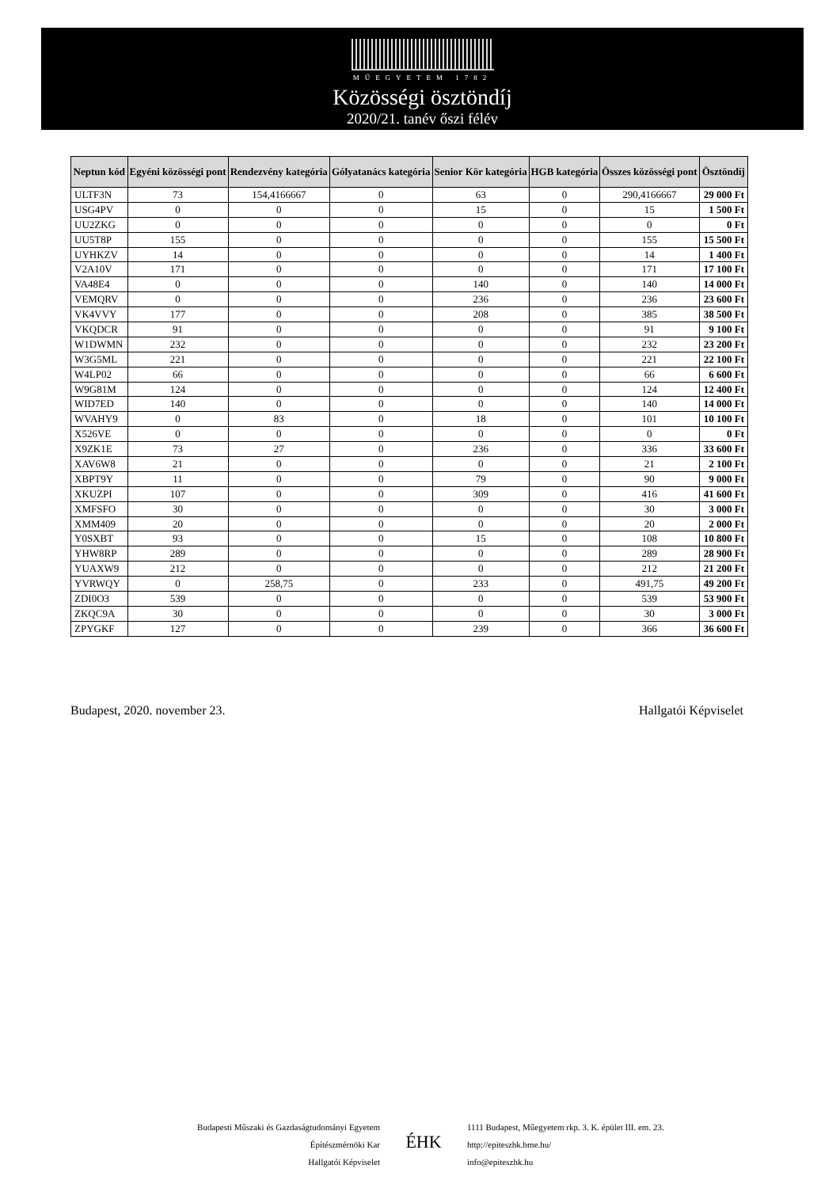MŰEGYETEM 1782
Közösségi ösztöndíj
2020/21. tanév őszi félév
| Neptun kód | Egyéni közösségi pont | Rendezvény kategória | Gólyatanács kategória | Senior Kör kategória | HGB kategória | Összes közösségi pont | Ösztöndíj |
| --- | --- | --- | --- | --- | --- | --- | --- |
| ULTF3N | 73 | 154,4166667 | 0 | 63 | 0 | 290,4166667 | 29 000 Ft |
| USG4PV | 0 | 0 | 0 | 15 | 0 | 15 | 1 500 Ft |
| UU2ZKG | 0 | 0 | 0 | 0 | 0 | 0 | 0 Ft |
| UU5T8P | 155 | 0 | 0 | 0 | 0 | 155 | 15 500 Ft |
| UYHKZV | 14 | 0 | 0 | 0 | 0 | 14 | 1 400 Ft |
| V2A10V | 171 | 0 | 0 | 0 | 0 | 171 | 17 100 Ft |
| VA48E4 | 0 | 0 | 0 | 140 | 0 | 140 | 14 000 Ft |
| VEMQRV | 0 | 0 | 0 | 236 | 0 | 236 | 23 600 Ft |
| VK4VVY | 177 | 0 | 0 | 208 | 0 | 385 | 38 500 Ft |
| VKQDCR | 91 | 0 | 0 | 0 | 0 | 91 | 9 100 Ft |
| W1DWMN | 232 | 0 | 0 | 0 | 0 | 232 | 23 200 Ft |
| W3G5ML | 221 | 0 | 0 | 0 | 0 | 221 | 22 100 Ft |
| W4LP02 | 66 | 0 | 0 | 0 | 0 | 66 | 6 600 Ft |
| W9G81M | 124 | 0 | 0 | 0 | 0 | 124 | 12 400 Ft |
| WID7ED | 140 | 0 | 0 | 0 | 0 | 140 | 14 000 Ft |
| WVAHY9 | 0 | 83 | 0 | 18 | 0 | 101 | 10 100 Ft |
| X526VE | 0 | 0 | 0 | 0 | 0 | 0 | 0 Ft |
| X9ZK1E | 73 | 27 | 0 | 236 | 0 | 336 | 33 600 Ft |
| XAV6W8 | 21 | 0 | 0 | 0 | 0 | 21 | 2 100 Ft |
| XBPT9Y | 11 | 0 | 0 | 79 | 0 | 90 | 9 000 Ft |
| XKUZPI | 107 | 0 | 0 | 309 | 0 | 416 | 41 600 Ft |
| XMFSFO | 30 | 0 | 0 | 0 | 0 | 30 | 3 000 Ft |
| XMM409 | 20 | 0 | 0 | 0 | 0 | 20 | 2 000 Ft |
| Y0SXBT | 93 | 0 | 0 | 15 | 0 | 108 | 10 800 Ft |
| YHW8RP | 289 | 0 | 0 | 0 | 0 | 289 | 28 900 Ft |
| YUAXW9 | 212 | 0 | 0 | 0 | 0 | 212 | 21 200 Ft |
| YVRWQY | 0 | 258,75 | 0 | 233 | 0 | 491,75 | 49 200 Ft |
| ZDI0O3 | 539 | 0 | 0 | 0 | 0 | 539 | 53 900 Ft |
| ZKQC9A | 30 | 0 | 0 | 0 | 0 | 30 | 3 000 Ft |
| ZPYGKF | 127 | 0 | 0 | 239 | 0 | 366 | 36 600 Ft |
Budapest, 2020. november 23. Hallgatói Képviselet
Budapesti Műszaki és Gazdaságtudományi Egyetem
Építészmérnöki Kar
Hallgatói Képviselet
ÉHK
1111 Budapest, Műegyetem rkp. 3. K. épület III. em. 23.
http://epiteszhk.bme.hu/
info@epiteszhk.hu